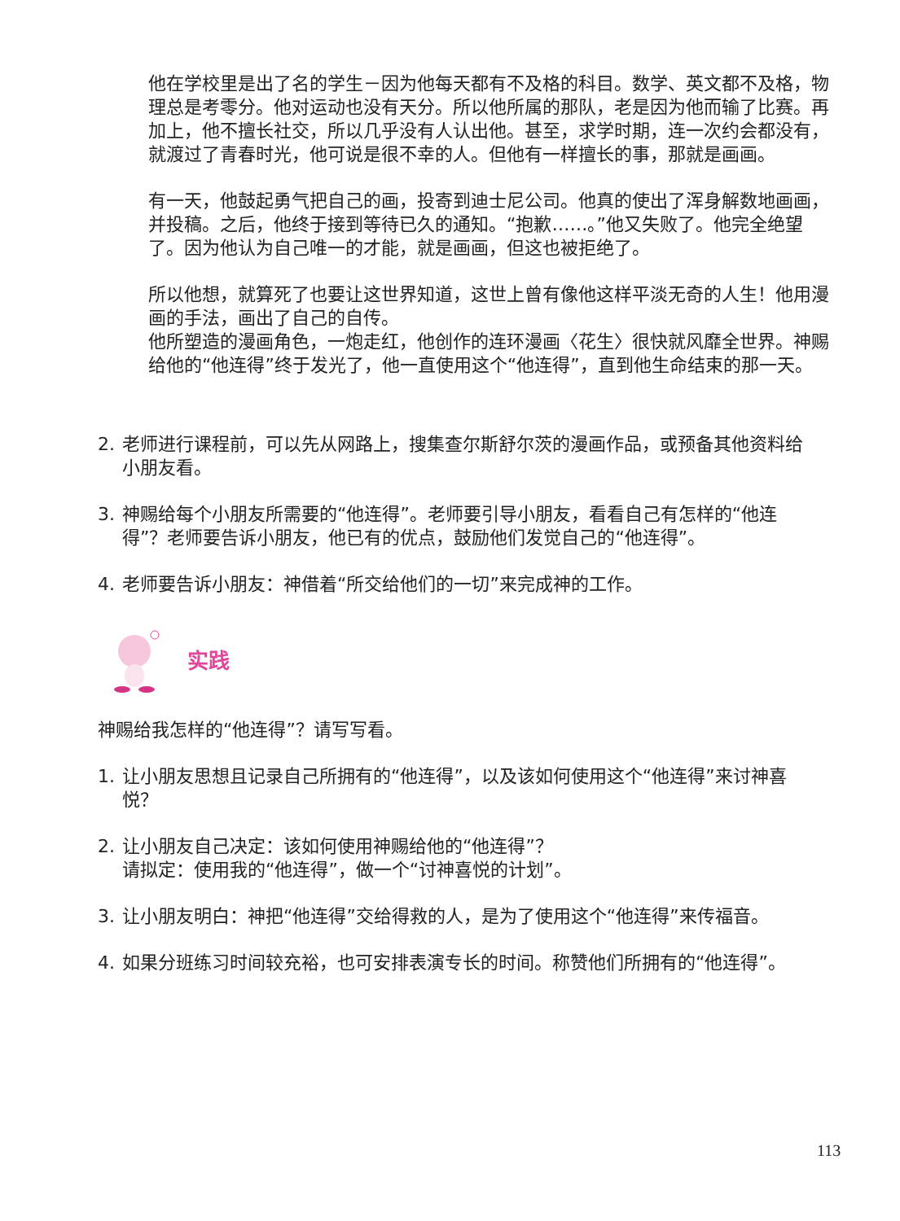他在学校里是出了名的学生－因为他每天都有不及格的科目。数学、英文都不及格，物理总是考零分。他对运动也没有天分。所以他所属的那队，老是因为他而输了比赛。再加上，他不擅长社交，所以几乎没有人认出他。甚至，求学时期，连一次约会都没有，就渡过了青春时光，他可说是很不幸的人。但他有一样擅长的事，那就是画画。
有一天，他鼓起勇气把自己的画，投寄到迪士尼公司。他真的使出了浑身解数地画画，并投稿。之后，他终于接到等待已久的通知。“抱歉……。”他又失败了。他完全绝望了。因为他认为自己唯一的才能，就是画画，但这也被拒绝了。
所以他想，就算死了也要让这世界知道，这世上曾有像他这样平淡无奇的人生！他用漫画的手法，画出了自己的自传。
他所塑造的漫画角色，一炮走红，他创作的连环漫画〈花生〉很快就风靡全世界。神赐给他的“他连得”终于发光了，他一直使用这个“他连得”，直到他生命结束的那一天。
2. 老师进行课程前，可以先从网路上，搜集查尔斯舒尔茨的漫画作品，或预备其他资料给小朋友看。
3. 神赐给每个小朋友所需要的“他连得”。老师要引导小朋友，看看自己有怎样的“他连得”？老师要告诉小朋友，他已有的优点，鼓励他们发觉自己的“他连得”。
4. 老师要告诉小朋友：神借着“所交给他们的一切”来完成神的工作。
实践
神赐给我怎样的“他连得”？请写写看。
1. 让小朋友思想且记录自己所拥有的“他连得”，以及该如何使用这个“他连得”来讨神喜悦？
2. 让小朋友自己决定：该如何使用神赐给他的“他连得”？
请拟定：使用我的“他连得”，做一个“讨神喜悦的计划”。
3. 让小朋友明白：神把“他连得”交给得救的人，是为了使用这个“他连得”来传福音。
4. 如果分班练习时间较充裕，也可安排表演专长的时间。称赞他们所拥有的“他连得”。
113